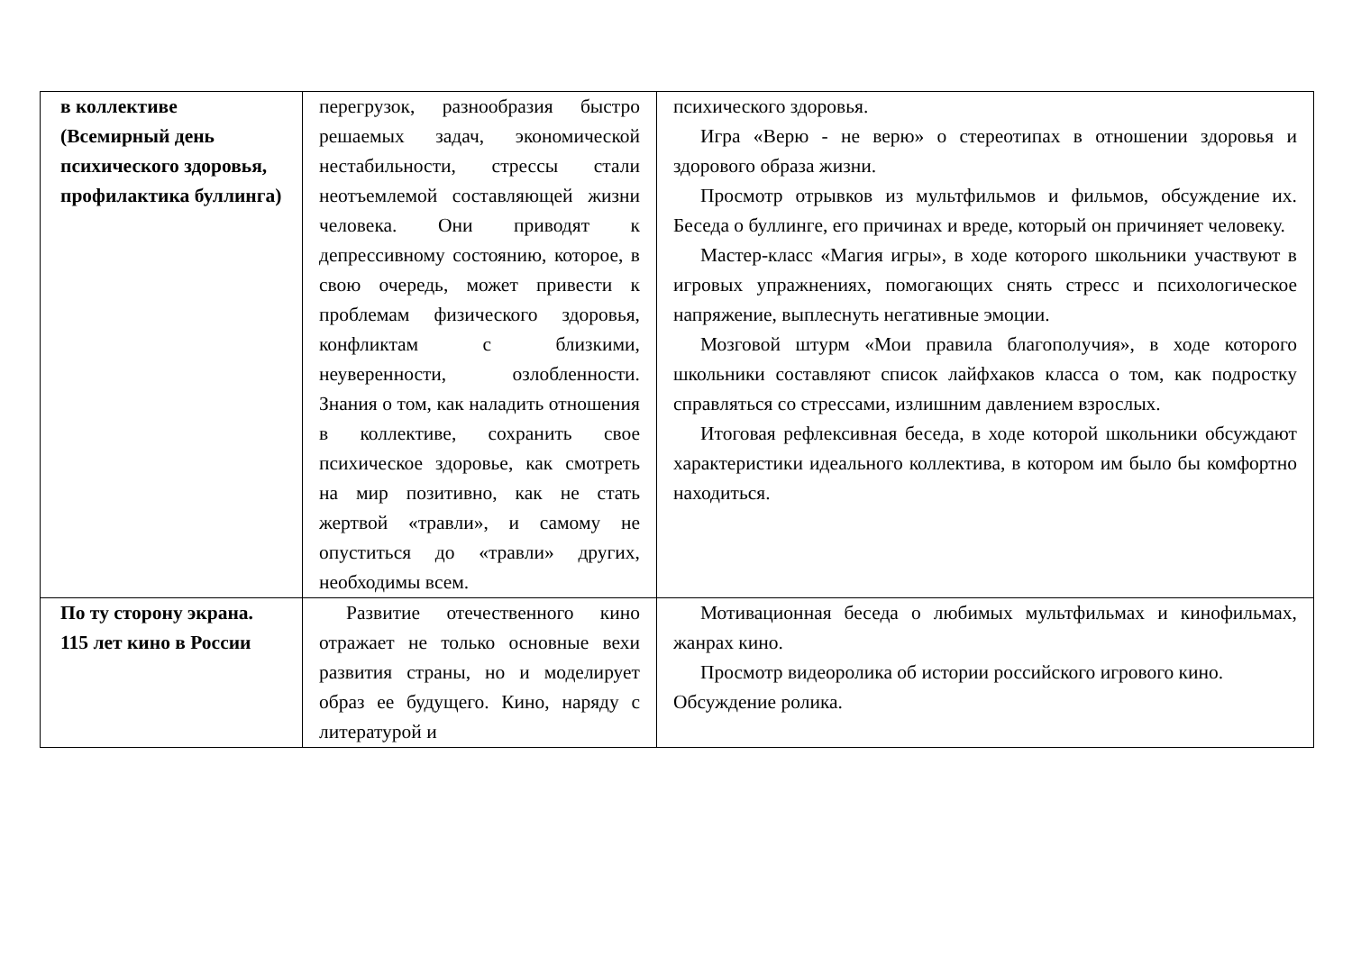| в коллективе (Всемирный день психического здоровья, профилактика буллинга) | перегрузок, разнообразия быстро решаемых задач, экономической нестабильности, стрессы стали неотъемлемой составляющей жизни человека. Они приводят к депрессивному состоянию, которое, в свою очередь, может привести к проблемам физического здоровья, конфликтам с близкими, неуверенности, озлобленности. Знания о том, как наладить отношения в коллективе, сохранить свое психическое здоровье, как смотреть на мир позитивно, как не стать жертвой «травли», и самому не опуститься до «травли» других, необходимы всем. | психического здоровья. Игра «Верю - не верю» о стереотипах в отношении здоровья и здорового образа жизни. Просмотр отрывков из мультфильмов и фильмов, обсуждение их. Беседа о буллинге, его причинах и вреде, который он причиняет человеку. Мастер-класс «Магия игры», в ходе которого школьники участвуют в игровых упражнениях, помогающих снять стресс и психологическое напряжение, выплеснуть негативные эмоции. Мозговой штурм «Мои правила благополучия», в ходе которого школьники составляют список лайфхаков класса о том, как подростку справляться со стрессами, излишним давлением взрослых. Итоговая рефлексивная беседа, в ходе которой школьники обсуждают характеристики идеального коллектива, в котором им было бы комфортно находиться. |
| По ту сторону экрана. 115 лет кино в России | Развитие отечественного кино отражает не только основные вехи развития страны, но и моделирует образ ее будущего. Кино, наряду с литературой и | Мотивационная беседа о любимых мультфильмах и кинофильмах, жанрах кино. Просмотр видеоролика об истории российского игрового кино. Обсуждение ролика. |